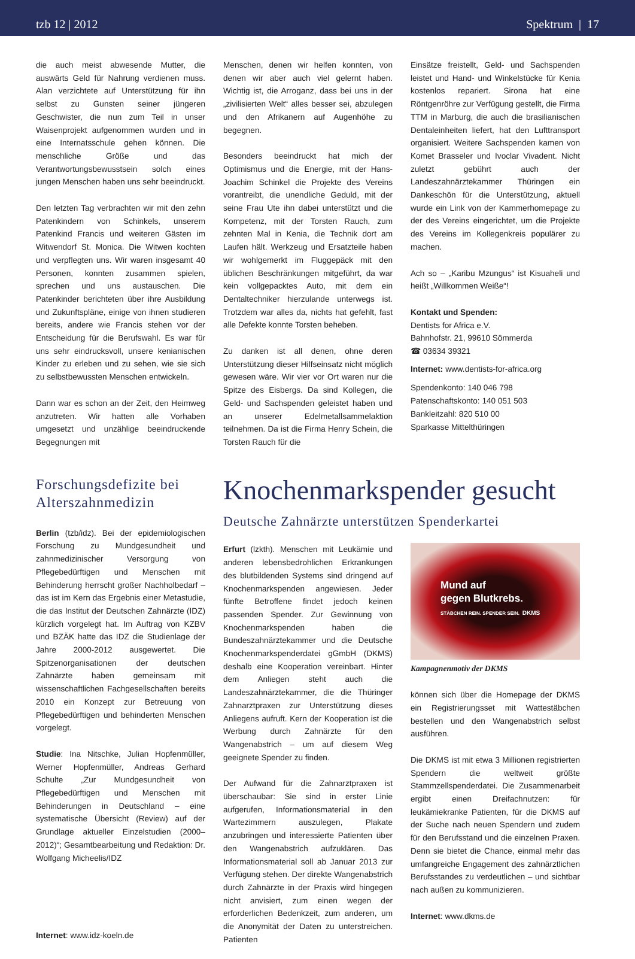tzb 12 | 2012 Spektrum | 17
die auch meist abwesende Mutter, die auswärts Geld für Nahrung verdienen muss. Alan verzichtete auf Unterstützung für ihn selbst zu Gunsten seiner jüngeren Geschwister, die nun zum Teil in unser Waisenprojekt aufgenommen wurden und in eine Internatsschule gehen können. Die menschliche Größe und das Verantwortungsbewusstsein solch eines jungen Menschen haben uns sehr beeindruckt.
Den letzten Tag verbrachten wir mit den zehn Patenkindern von Schinkels, unserem Patenkind Francis und weiteren Gästen im Witwendorf St. Monica. Die Witwen kochten und verpflegten uns. Wir waren insgesamt 40 Personen, konnten zusammen spielen, sprechen und uns austauschen. Die Patenkinder berichteten über ihre Ausbildung und Zukunftspläne, einige von ihnen studieren bereits, andere wie Francis stehen vor der Entscheidung für die Berufswahl. Es war für uns sehr eindrucksvoll, unsere kenianischen Kinder zu erleben und zu sehen, wie sie sich zu selbstbewussten Menschen entwickeln.
Dann war es schon an der Zeit, den Heimweg anzutreten. Wir hatten alle Vorhaben umgesetzt und unzählige beeindruckende Begegnungen mit
Menschen, denen wir helfen konnten, von denen wir aber auch viel gelernt haben. Wichtig ist, die Arroganz, dass bei uns in der „zivilisierten Welt“ alles besser sei, abzulegen und den Afrikanern auf Augenhöhe zu begegnen.
Besonders beeindruckt hat mich der Optimismus und die Energie, mit der Hans-Joachim Schinkel die Projekte des Vereins vorantreibt, die unendliche Geduld, mit der seine Frau Ute ihn dabei unterstützt und die Kompetenz, mit der Torsten Rauch, zum zehnten Mal in Kenia, die Technik dort am Laufen hält. Werkzeug und Ersatzteile haben wir wohlgemerkt im Fluggepäck mit den üblichen Beschränkungen mitgeführt, da war kein vollgepacktes Auto, mit dem ein Dentaltechniker hierzulande unterwegs ist. Trotzdem war alles da, nichts hat gefehlt, fast alle Defekte konnte Torsten beheben.
Zu danken ist all denen, ohne deren Unterstützung dieser Hilfseinsatz nicht möglich gewesen wäre. Wir vier vor Ort waren nur die Spitze des Eisbergs. Da sind Kollegen, die Geld- und Sachspenden geleistet haben und an unserer Edelmetallsammelaktion teilnehmen. Da ist die Firma Henry Schein, die Torsten Rauch für die
Einsätze freistellt, Geld- und Sachspenden leistet und Hand- und Winkelstücke für Kenia kostenlos repariert. Sirona hat eine Röntgenröhre zur Verfügung gestellt, die Firma TTM in Marburg, die auch die brasilianischen Dentaleinheiten liefert, hat den Lufttransport organisiert. Weitere Sachspenden kamen von Komet Brasseler und Ivoclar Vivadent. Nicht zuletzt gebührt auch der Landeszahnärztekammer Thüringen ein Dankeschön für die Unterstützung, aktuell wurde ein Link von der Kammerhomepage zu der des Vereins eingerichtet, um die Projekte des Vereins im Kollegenkreis populärer zu machen.
Ach so – „Karibu Mzungus“ ist Kisuaheli und heißt „Willkommen Weiße“!
Kontakt und Spenden:
Dentists for Africa e.V.
Bahnhofstr. 21, 99610 Sömmerda
☎ 03634 39321
Internet: www.dentists-for-africa.org
Spendenkonto: 140 046 798
Patenschaftskonto: 140 051 503
Bankleitzahl: 820 510 00
Sparkasse Mittelthüringen
Forschungsdefizite bei Alterszahnmedizin
Berlin (tzb/idz). Bei der epidemiologischen Forschung zu Mundgesundheit und zahnmedizinischer Versorgung von Pflegebedürftigen und Menschen mit Behinderung herrscht großer Nachholbedarf – das ist im Kern das Ergebnis einer Metastudie, die das Institut der Deutschen Zahnärzte (IDZ) kürzlich vorgelegt hat. Im Auftrag von KZBV und BZÄK hatte das IDZ die Studienlage der Jahre 2000-2012 ausgewertet. Die Spitzenorganisationen der deutschen Zahnärzte haben gemeinsam mit wissenschaftlichen Fachgesellschaften bereits 2010 ein Konzept zur Betreuung von Pflegebedürftigen und behinderten Menschen vorgelegt.
Studie: Ina Nitschke, Julian Hopfenmüller, Werner Hopfenmüller, Andreas Gerhard Schulte „Zur Mundgesundheit von Pflegebedürftigen und Menschen mit Behinderungen in Deutschland – eine systematische Übersicht (Review) auf der Grundlage aktueller Einzelstudien (2000–2012)“; Gesamtbearbeitung und Redaktion: Dr. Wolfgang Micheelis/IDZ
Internet: www.idz-koeln.de
Knochenmarkspender gesucht
Deutsche Zahnärzte unterstützen Spenderkartei
Erfurt (lzkth). Menschen mit Leukämie und anderen lebensbedrohlichen Erkrankungen des blutbildenden Systems sind dringend auf Knochenmarkspenden angewiesen. Jeder fünfte Betroffene findet jedoch keinen passenden Spender. Zur Gewinnung von Knochenmarkspenden haben die Bundeszahnärztekammer und die Deutsche Knochenmarkspenderdatei gGmbH (DKMS) deshalb eine Kooperation vereinbart. Hinter dem Anliegen steht auch die Landeszahnärztekammer, die die Thüringer Zahnarztpraxen zur Unterstützung dieses Anliegens aufruft. Kern der Kooperation ist die Werbung durch Zahnärzte für den Wangenabstrich – um auf diesem Weg geeignete Spender zu finden.
Der Aufwand für die Zahnarztpraxen ist überschaubar: Sie sind in erster Linie aufgerufen, Informationsmaterial in den Wartezimmern auszulegen, Plakate anzubringen und interessierte Patienten über den Wangenabstrich aufzuklären. Das Informationsmaterial soll ab Januar 2013 zur Verfügung stehen. Der direkte Wangenabstrich durch Zahnärzte in der Praxis wird hingegen nicht anvisiert, zum einen wegen der erforderlichen Bedenkzeit, zum anderen, um die Anonymität der Daten zu unterstreichen. Patienten
Mund auf
gegen Blutkrebs.
STÄBCHEN REIN. SPENDER SEIN. DKMS
Kampagnenmotiv der DKMS
können sich über die Homepage der DKMS ein Registrierungsset mit Wattestäbchen bestellen und den Wangenabstrich selbst ausführen.
Die DKMS ist mit etwa 3 Millionen registrierten Spendern die weltweit größte Stammzellspenderdatei. Die Zusammenarbeit ergibt einen Dreifachnutzen: für leukämiekranke Patienten, für die DKMS auf der Suche nach neuen Spendern und zudem für den Berufsstand und die einzelnen Praxen. Denn sie bietet die Chance, einmal mehr das umfangreiche Engagement des zahnärztlichen Berufsstandes zu verdeutlichen – und sichtbar nach außen zu kommunizieren.
Internet: www.dkms.de